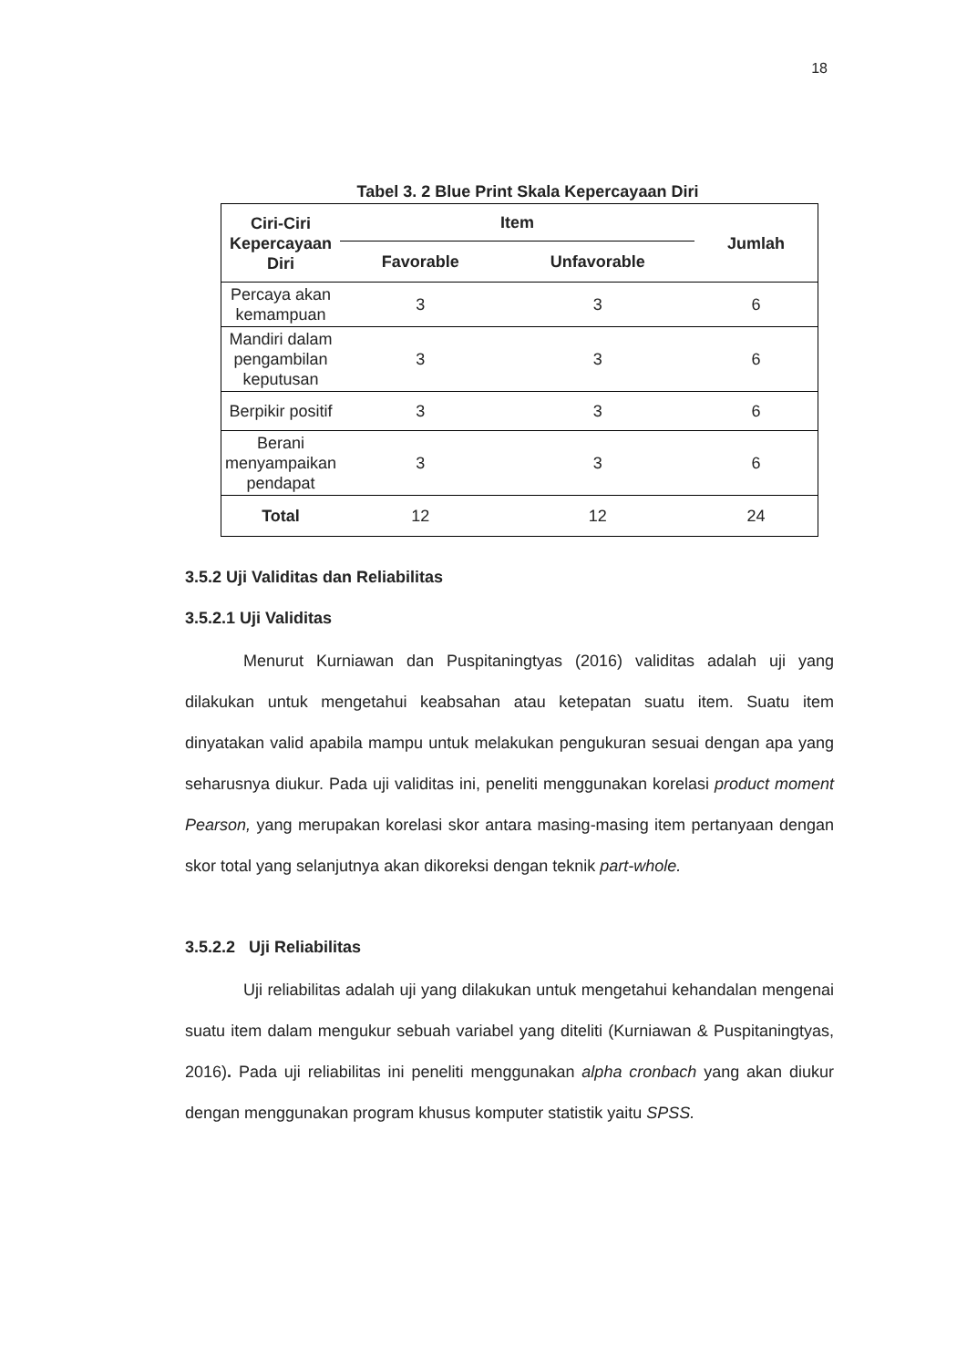18
Tabel 3. 2 Blue Print Skala Kepercayaan Diri
| Ciri-Ciri Kepercayaan Diri | Item | | Jumlah |
| --- | --- | --- | --- |
| | Favorable | Unfavorable | |
| Percaya akan kemampuan | 3 | 3 | 6 |
| Mandiri dalam pengambilan keputusan | 3 | 3 | 6 |
| Berpikir positif | 3 | 3 | 6 |
| Berani menyampaikan pendapat | 3 | 3 | 6 |
| Total | 12 | 12 | 24 |
3.5.2 Uji Validitas dan Reliabilitas
3.5.2.1 Uji Validitas
Menurut Kurniawan dan Puspitaningtyas (2016) validitas adalah uji yang dilakukan untuk mengetahui keabsahan atau ketepatan suatu item. Suatu item dinyatakan valid apabila mampu untuk melakukan pengukuran sesuai dengan apa yang seharusnya diukur. Pada uji validitas ini, peneliti menggunakan korelasi product moment Pearson, yang merupakan korelasi skor antara masing-masing item pertanyaan dengan skor total yang selanjutnya akan dikoreksi dengan teknik part-whole.
3.5.2.2 Uji Reliabilitas
Uji reliabilitas adalah uji yang dilakukan untuk mengetahui kehandalan mengenai suatu item dalam mengukur sebuah variabel yang diteliti (Kurniawan & Puspitaningtyas, 2016). Pada uji reliabilitas ini peneliti menggunakan alpha cronbach yang akan diukur dengan menggunakan program khusus komputer statistik yaitu SPSS.